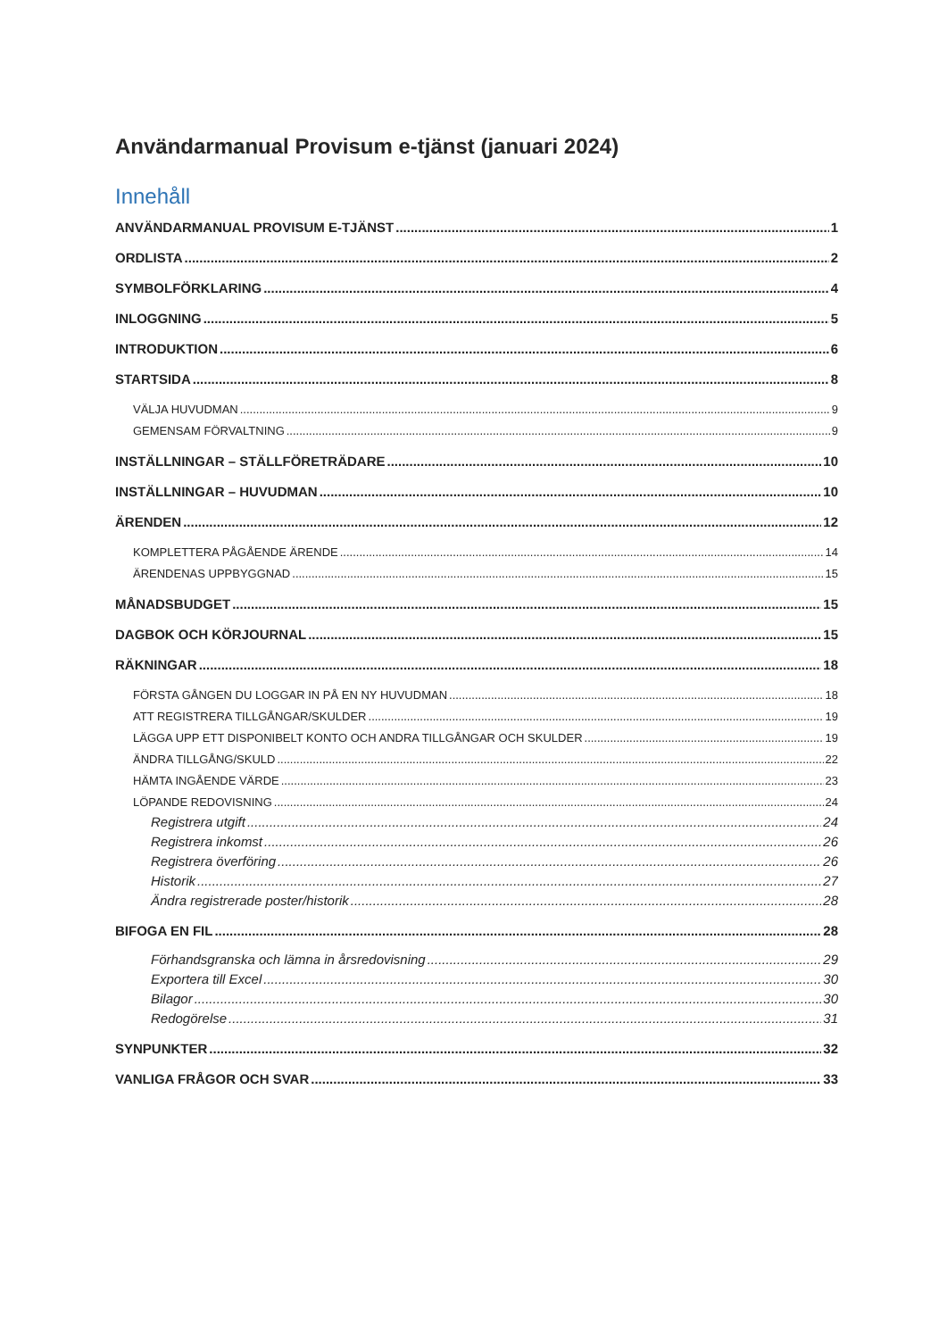Användarmanual Provisum e-tjänst (januari 2024)
Innehåll
ANVÄNDARMANUAL PROVISUM E-TJÄNST 1
ORDLISTA 2
SYMBOLFÖRKLARING 4
INLOGGNING 5
INTRODUKTION 6
STARTSIDA 8
VÄLJA HUVUDMAN 9
GEMENSAM FÖRVALTNING 9
INSTÄLLNINGAR – STÄLLFÖRETRÄDARE 10
INSTÄLLNINGAR – HUVUDMAN 10
ÄRENDEN 12
KOMPLETTERA PÅGÅENDE ÄRENDE 14
ÄRENDENAS UPPBYGGNAD 15
MÅNADSBUDGET 15
DAGBOK OCH KÖRJOURNAL 15
RÄKNINGAR 18
FÖRSTA GÅNGEN DU LOGGAR IN PÅ EN NY HUVUDMAN 18
ATT REGISTRERA TILLGÅNGAR/SKULDER 19
LÄGGA UPP ETT DISPONIBELT KONTO OCH ANDRA TILLGÅNGAR OCH SKULDER 19
ÄNDRA TILLGÅNG/SKULD 22
HÄMTA INGÅENDE VÄRDE 23
LÖPANDE REDOVISNING 24
Registrera utgift 24
Registrera inkomst 26
Registrera överföring 26
Historik 27
Ändra registrerade poster/historik 28
BIFOGA EN FIL 28
Förhandsgranska och lämna in årsredovisning 29
Exportera till Excel 30
Bilagor 30
Redogörelse 31
SYNPUNKTER 32
VANLIGA FRÅGOR OCH SVAR 33